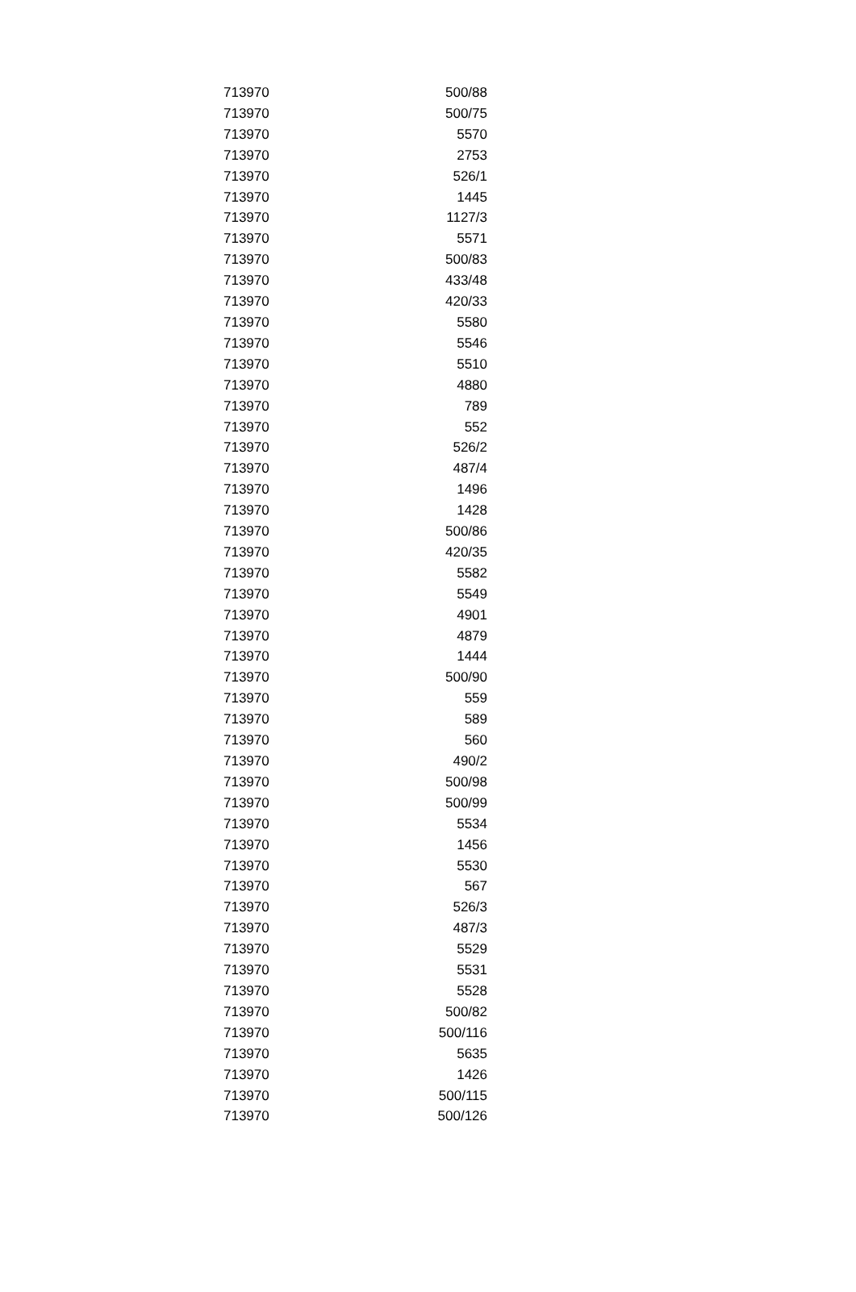| 713970 | 500/88 |
| 713970 | 500/75 |
| 713970 | 5570 |
| 713970 | 2753 |
| 713970 | 526/1 |
| 713970 | 1445 |
| 713970 | 1127/3 |
| 713970 | 5571 |
| 713970 | 500/83 |
| 713970 | 433/48 |
| 713970 | 420/33 |
| 713970 | 5580 |
| 713970 | 5546 |
| 713970 | 5510 |
| 713970 | 4880 |
| 713970 | 789 |
| 713970 | 552 |
| 713970 | 526/2 |
| 713970 | 487/4 |
| 713970 | 1496 |
| 713970 | 1428 |
| 713970 | 500/86 |
| 713970 | 420/35 |
| 713970 | 5582 |
| 713970 | 5549 |
| 713970 | 4901 |
| 713970 | 4879 |
| 713970 | 1444 |
| 713970 | 500/90 |
| 713970 | 559 |
| 713970 | 589 |
| 713970 | 560 |
| 713970 | 490/2 |
| 713970 | 500/98 |
| 713970 | 500/99 |
| 713970 | 5534 |
| 713970 | 1456 |
| 713970 | 5530 |
| 713970 | 567 |
| 713970 | 526/3 |
| 713970 | 487/3 |
| 713970 | 5529 |
| 713970 | 5531 |
| 713970 | 5528 |
| 713970 | 500/82 |
| 713970 | 500/116 |
| 713970 | 5635 |
| 713970 | 1426 |
| 713970 | 500/115 |
| 713970 | 500/126 |